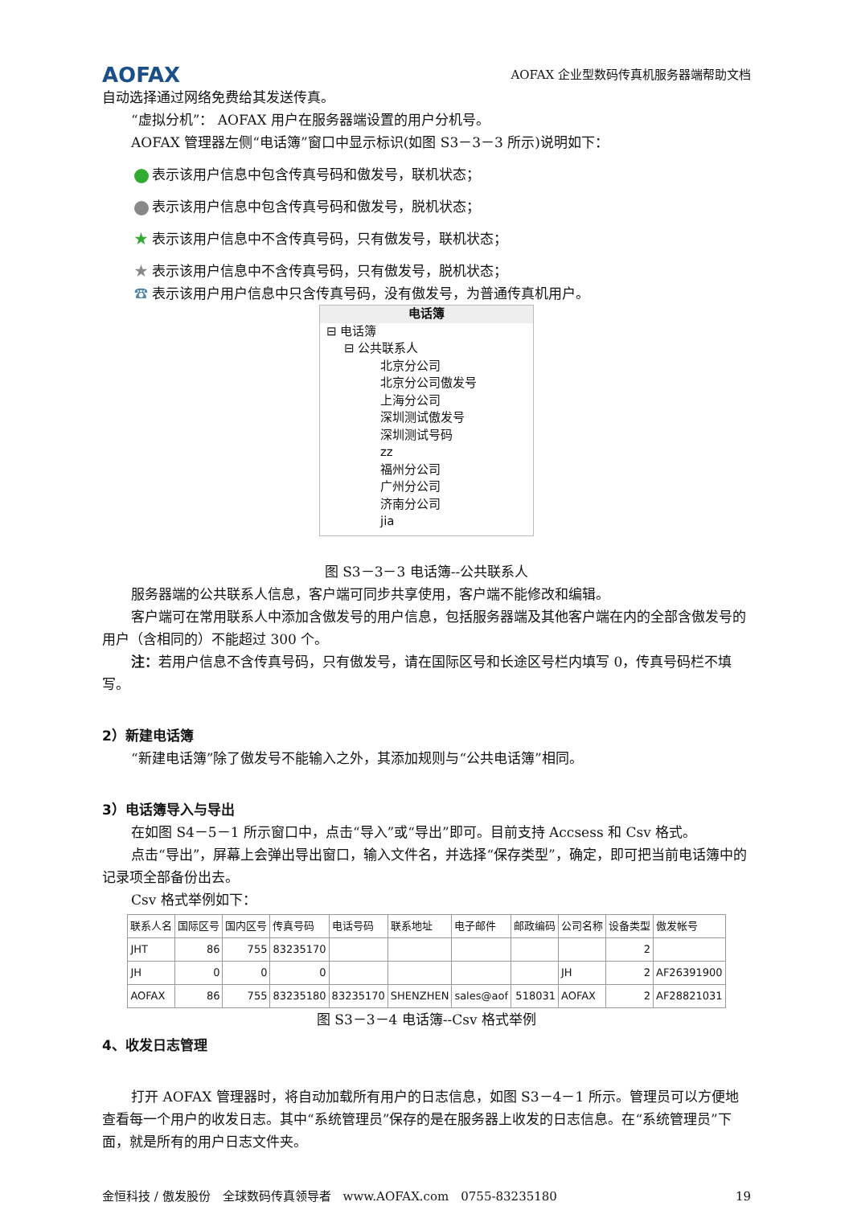AOFAX
AOFAX 企业型数码传真机服务器端帮助文档
自动选择通过网络免费给其发送传真。
“虚拟分机”： AOFAX 用户在服务器端设置的用户分机号。
AOFAX 管理器左侧“电话簿”窗口中显示标识(如图 S3－3－3 所示)说明如下：
表示该用户信息中包含传真号码和傲发号，联机状态；
表示该用户信息中包含传真号码和傲发号，脱机状态；
★ 表示该用户信息中不含传真号码，只有傲发号，联机状态；
★ 表示该用户信息中不含传真号码，只有傲发号，脱机状态；
☎ 表示该用户用户信息中只含传真号码，没有傲发号，为普通传真机用户。
电话簿
⊟ 电话簿
⊟ 公共联系人
北京分公司
北京分公司傲发号
上海分公司
深圳测试傲发号
深圳测试号码
zz
福州分公司
广州分公司
济南分公司
jia
图 S3－3－3 电话簿--公共联系人
服务器端的公共联系人信息，客户端可同步共享使用，客户端不能修改和编辑。
客户端可在常用联系人中添加含傲发号的用户信息，包括服务器端及其他客户端在内的全部含傲发号的用户（含相同的）不能超过 300 个。
注：若用户信息不含传真号码，只有傲发号，请在国际区号和长途区号栏内填写 0，传真号码栏不填写。
2）新建电话簿
“新建电话簿”除了傲发号不能输入之外，其添加规则与“公共电话簿”相同。
3）电话簿导入与导出
在如图 S4－5－1 所示窗口中，点击“导入”或“导出”即可。目前支持 Accsess 和 Csv 格式。
点击“导出”，屏幕上会弹出导出窗口，输入文件名，并选择“保存类型”，确定，即可把当前电话簿中的记录项全部备份出去。
Csv 格式举例如下：
| 联系人名 | 国际区号 | 国内区号 | 传真号码 | 电话号码 | 联系地址 | 电子邮件 | 邮政编码 | 公司名称 | 设备类型 | 傲发帐号 |
| --- | --- | --- | --- | --- | --- | --- | --- | --- | --- | --- |
| JHT | 86 | 755 | 83235170 | | | | | | 2 | |
| JH | 0 | 0 | 0 | | | | | JH | 2 | AF26391900 |
| AOFAX | 86 | 755 | 83235180 | 83235170 | SHENZHEN | sales@aof | 518031 | AOFAX | 2 | AF28821031 |
图 S3－3－4 电话簿--Csv 格式举例
4、收发日志管理
打开 AOFAX 管理器时，将自动加载所有用户的日志信息，如图 S3－4－1 所示。管理员可以方便地查看每一个用户的收发日志。其中“系统管理员”保存的是在服务器上收发的日志信息。在“系统管理员”下面，就是所有的用户日志文件夹。
金恒科技 / 傲发股份　全球数码传真领导者　www.AOFAX.com　0755-83235180 19